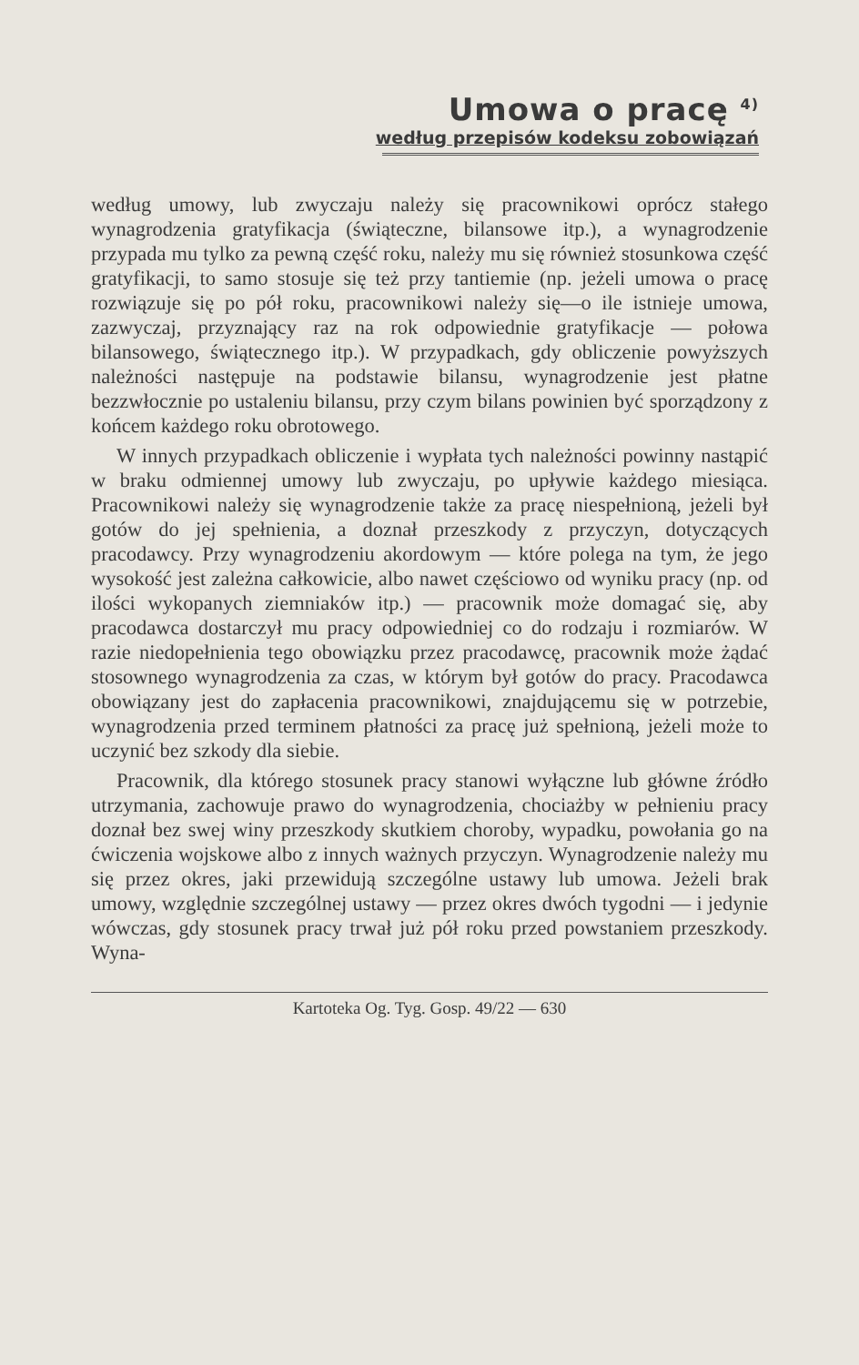Umowa o pracę <sup>4)</sup>
według przepisów kodeksu zobowiązań
według umowy, lub zwyczaju należy się pracownikowi oprócz stałego wynagrodzenia gratyfikacja (świąteczne, bilansowe itp.), a wynagrodzenie przypada mu tylko za pewną część roku, należy mu się również stosunkowa część gratyfikacji, to samo stosuje się też przy tantiemie (np. jeżeli umowa o pracę rozwiązuje się po pół roku, pracownikowi należy się—o ile istnieje umowa, zazwyczaj, przyznający raz na rok odpowiednie gratyfikacje — połowa bilansowego, świątecznego itp.). W przypadkach, gdy obliczenie powyższych należności następuje na podstawie bilansu, wynagrodzenie jest płatne bezzwłocznie po ustaleniu bilansu, przy czym bilans powinien być sporządzony z końcem każdego roku obrotowego.
W innych przypadkach obliczenie i wypłata tych należności powinny nastąpić w braku odmiennej umowy lub zwyczaju, po upływie każdego miesiąca. Pracownikowi należy się wynagrodzenie także za pracę niespełnioną, jeżeli był gotów do jej spełnienia, a doznał przeszkody z przyczyn, dotyczących pracodawcy. Przy wynagrodzeniu akordowym — które polega na tym, że jego wysokość jest zależna całkowicie, albo nawet częściowo od wyniku pracy (np. od ilości wykopanych ziemniaków itp.) — pracownik może domagać się, aby pracodawca dostarczył mu pracy odpowiedniej co do rodzaju i rozmiarów. W razie niedopełnienia tego obowiązku przez pracodawcę, pracownik może żądać stosownego wynagrodzenia za czas, w którym był gotów do pracy. Pracodawca obowiązany jest do zapłacenia pracownikowi, znajdującemu się w potrzebie, wynagrodzenia przed terminem płatności za pracę już spełnioną, jeżeli może to uczynić bez szkody dla siebie.
Pracownik, dla którego stosunek pracy stanowi wyłączne lub główne źródło utrzymania, zachowuje prawo do wynagrodzenia, chociażby w pełnieniu pracy doznał bez swej winy przeszkody skutkiem choroby, wypadku, powołania go na ćwiczenia wojskowe albo z innych ważnych przyczyn. Wynagrodzenie należy mu się przez okres, jaki przewidują szczególne ustawy lub umowa. Jeżeli brak umowy, względnie szczególnej ustawy — przez okres dwóch tygodni — i jedynie wówczas, gdy stosunek pracy trwał już pół roku przed powstaniem przeszkody. Wyna-
Kartoteka Og. Tyg. Gosp. 49/22 — 630